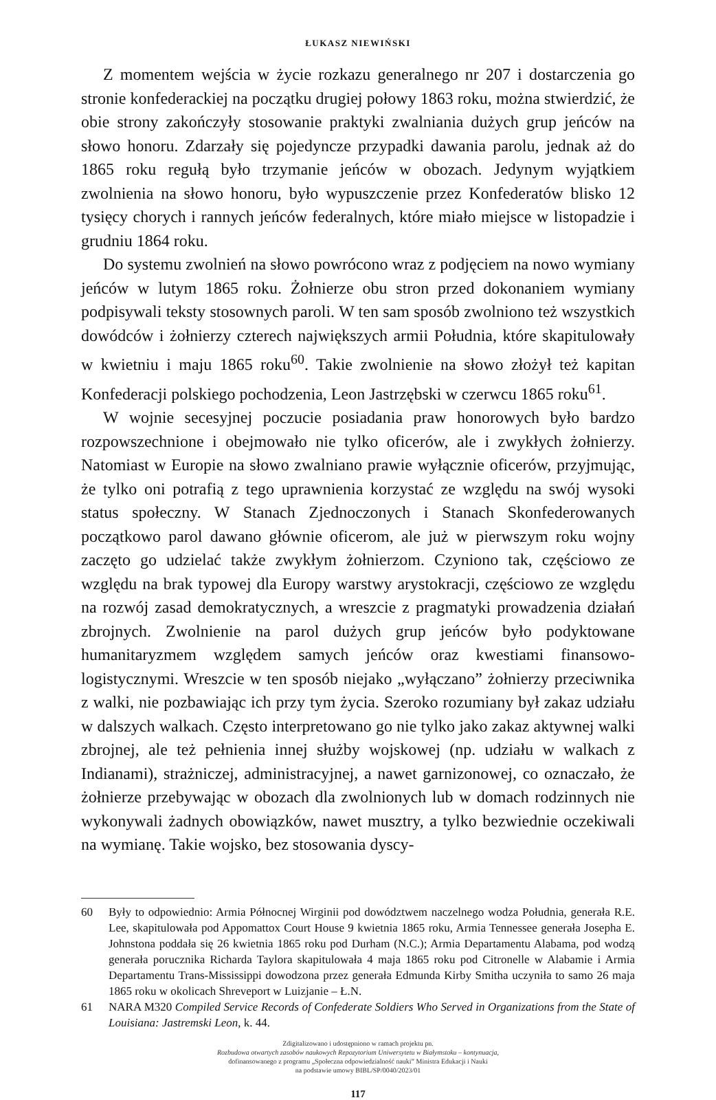ŁUKASZ NIEWIŃSKI
Z momentem wejścia w życie rozkazu generalnego nr 207 i dostarczenia go stronie konfederackiej na początku drugiej połowy 1863 roku, można stwierdzić, że obie strony zakończyły stosowanie praktyki zwalniania dużych grup jeńców na słowo honoru. Zdarzały się pojedyncze przypadki dawania parolu, jednak aż do 1865 roku regułą było trzymanie jeńców w obozach. Jedynym wyjątkiem zwolnienia na słowo honoru, było wypuszczenie przez Konfederatów blisko 12 tysięcy chorych i rannych jeńców federalnych, które miało miejsce w listopadzie i grudniu 1864 roku.
Do systemu zwolnień na słowo powrócono wraz z podjęciem na nowo wymiany jeńców w lutym 1865 roku. Żołnierze obu stron przed dokonaniem wymiany podpisywali teksty stosownych paroli. W ten sam sposób zwolniono też wszystkich dowódców i żołnierzy czterech największych armii Południa, które skapitulowały w kwietniu i maju 1865 roku<sup>60</sup>. Takie zwolnienie na słowo złożył też kapitan Konfederacji polskiego pochodzenia, Leon Jastrzębski w czerwcu 1865 roku<sup>61</sup>.
W wojnie secesyjnej poczucie posiadania praw honorowych było bardzo rozpowszechnione i obejmowało nie tylko oficerów, ale i zwykłych żołnierzy. Natomiast w Europie na słowo zwalniano prawie wyłącznie oficerów, przyjmując, że tylko oni potrafią z tego uprawnienia korzystać ze względu na swój wysoki status społeczny. W Stanach Zjednoczonych i Stanach Skonfederowanych początkowo parol dawano głównie oficerom, ale już w pierwszym roku wojny zaczęto go udzielać także zwykłym żołnierzom. Czyniono tak, częściowo ze względu na brak typowej dla Europy warstwy arystokracji, częściowo ze względu na rozwój zasad demokratycznych, a wreszcie z pragmatyki prowadzenia działań zbrojnych. Zwolnienie na parol dużych grup jeńców było podyktowane humanitaryzmem względem samych jeńców oraz kwestiami finansowo-logistycznymi. Wreszcie w ten sposób niejako „wyłączano” żołnierzy przeciwnika z walki, nie pozbawiając ich przy tym życia. Szeroko rozumiany był zakaz udziału w dalszych walkach. Często interpretowano go nie tylko jako zakaz aktywnej walki zbrojnej, ale też pełnienia innej służby wojskowej (np. udziału w walkach z Indianami), strażniczej, administracyjnej, a nawet garnizonowej, co oznaczało, że żołnierze przebywając w obozach dla zwolnionych lub w domach rodzinnych nie wykonywali żadnych obowiązków, nawet musztry, a tylko bezwiednie oczekiwali na wymianę. Takie wojsko, bez stosowania dyscy-
60 Były to odpowiednio: Armia Północnej Wirginii pod dowództwem naczelnego wodza Południa, generała R.E. Lee, skapitulowała pod Appomattox Court House 9 kwietnia 1865 roku, Armia Tennessee generała Josepha E. Johnstona poddała się 26 kwietnia 1865 roku pod Durham (N.C.); Armia Departamentu Alabama, pod wodzą generała porucznika Richarda Taylora skapitulowała 4 maja 1865 roku pod Citronelle w Alabamie i Armia Departamentu Trans-Mississippi dowodzona przez generała Edmunda Kirby Smitha uczyniła to samo 26 maja 1865 roku w okolicach Shreveport w Luizjanie – Ł.N.
61 NARA M320 Compiled Service Records of Confederate Soldiers Who Served in Organizations from the State of Louisiana: Jastremski Leon, k. 44.
Zdigitalizowano i udostępniono w ramach projektu pn.
Rozbudowa otwartych zasobów naukowych Repozytorium Uniwersytetu w Białymstoku – kontynuacja,
dofinansowanego z programu „Społeczna odpowiedzialność nauki” Ministra Edukacji i Nauki
na podstawie umowy BIBL/SP/0040/2023/01
117